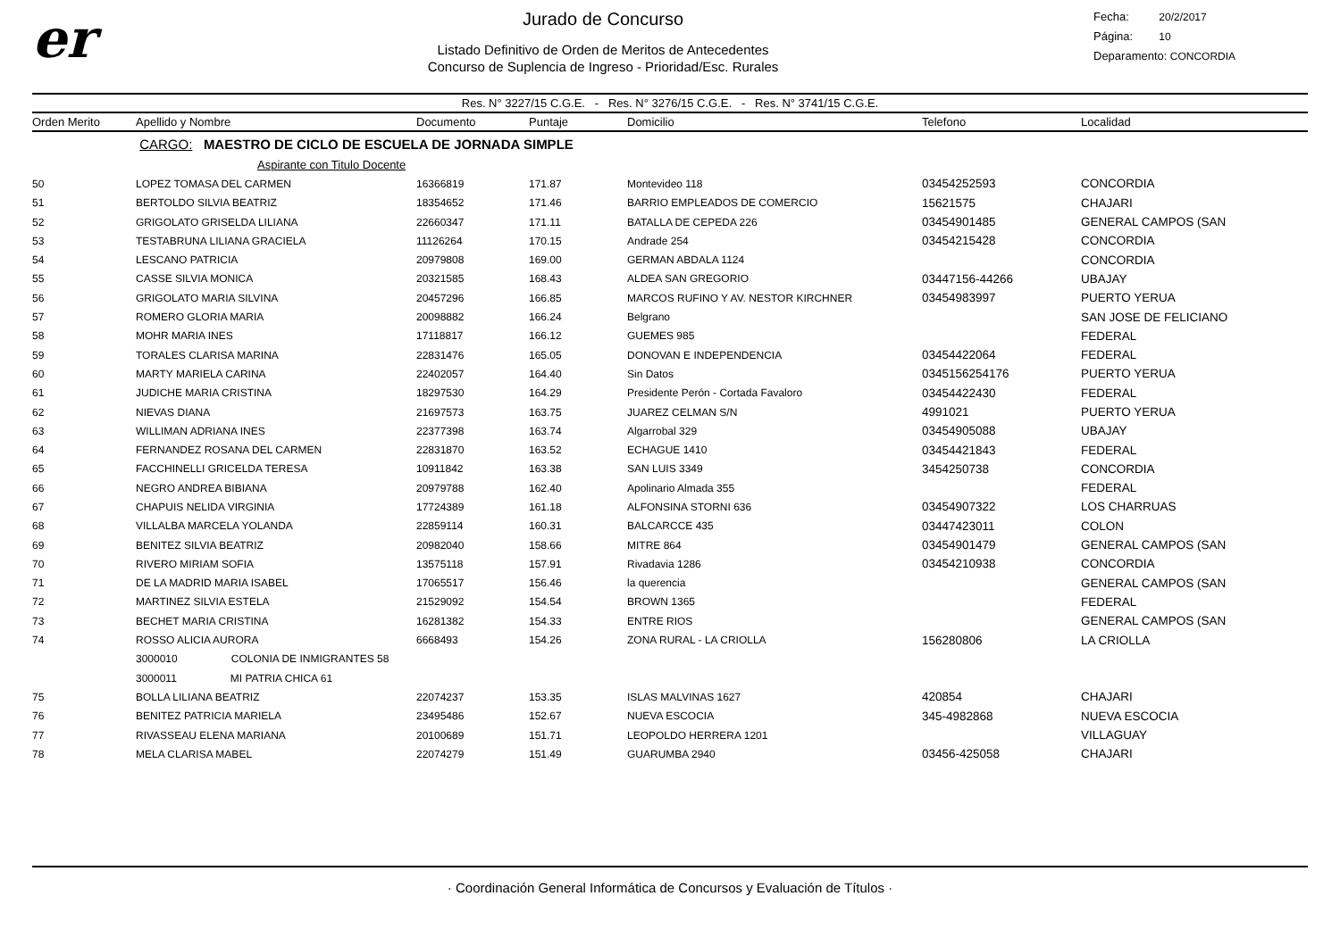er
Jurado de Concurso
Listado Definitivo de Orden de Meritos de Antecedentes
Concurso de Suplencia de Ingreso - Prioridad/Esc. Rurales
Fecha: 20/2/2017
Página: 10
Deparamento: CONCORDIA
Res. N° 3227/15 C.G.E. - Res. N° 3276/15 C.G.E. - Res. N° 3741/15 C.G.E.
| Orden Merito | Apellido y Nombre | Documento | Puntaje | Domicilio | Telefono | Localidad |
| --- | --- | --- | --- | --- | --- | --- |
| | CARGO: MAESTRO DE CICLO DE ESCUELA DE JORNADA SIMPLE | | | | | |
| | Aspirante con Titulo Docente | | | | | |
| 50 | LOPEZ TOMASA DEL CARMEN | 16366819 | 171.87 | Montevideo 118 | 03454252593 | CONCORDIA |
| 51 | BERTOLDO SILVIA BEATRIZ | 18354652 | 171.46 | BARRIO EMPLEADOS DE COMERCIO | 15621575 | CHAJARI |
| 52 | GRIGOLATO GRISELDA LILIANA | 22660347 | 171.11 | BATALLA DE CEPEDA 226 | 03454901485 | GENERAL CAMPOS (SAN |
| 53 | TESTABRUNA LILIANA GRACIELA | 11126264 | 170.15 | Andrade 254 | 03454215428 | CONCORDIA |
| 54 | LESCANO PATRICIA | 20979808 | 169.00 | GERMAN ABDALA 1124 | | CONCORDIA |
| 55 | CASSE SILVIA MONICA | 20321585 | 168.43 | ALDEA SAN GREGORIO | 03447156-44266 | UBAJAY |
| 56 | GRIGOLATO MARIA SILVINA | 20457296 | 166.85 | MARCOS RUFINO Y AV. NESTOR KIRCHNER | 03454983997 | PUERTO YERUA |
| 57 | ROMERO GLORIA MARIA | 20098882 | 166.24 | Belgrano | | SAN JOSE DE FELICIANO |
| 58 | MOHR MARIA INES | 17118817 | 166.12 | GUEMES 985 | | FEDERAL |
| 59 | TORALES CLARISA MARINA | 22831476 | 165.05 | DONOVAN E INDEPENDENCIA | 03454422064 | FEDERAL |
| 60 | MARTY MARIELA CARINA | 22402057 | 164.40 | Sin Datos | 0345156254176 | PUERTO YERUA |
| 61 | JUDICHE MARIA CRISTINA | 18297530 | 164.29 | Presidente Perón - Cortada Favaloro | 03454422430 | FEDERAL |
| 62 | NIEVAS DIANA | 21697573 | 163.75 | JUAREZ CELMAN S/N | 4991021 | PUERTO YERUA |
| 63 | WILLIMAN ADRIANA INES | 22377398 | 163.74 | Algarrobal 329 | 03454905088 | UBAJAY |
| 64 | FERNANDEZ ROSANA DEL CARMEN | 22831870 | 163.52 | ECHAGUE 1410 | 03454421843 | FEDERAL |
| 65 | FACCHINELLI GRICELDA TERESA | 10911842 | 163.38 | SAN LUIS 3349 | 3454250738 | CONCORDIA |
| 66 | NEGRO ANDREA BIBIANA | 20979788 | 162.40 | Apolinario Almada 355 | | FEDERAL |
| 67 | CHAPUIS NELIDA VIRGINIA | 17724389 | 161.18 | ALFONSINA STORNI 636 | 03454907322 | LOS CHARRUAS |
| 68 | VILLALBA MARCELA YOLANDA | 22859114 | 160.31 | BALCARCCE 435 | 03447423011 | COLON |
| 69 | BENITEZ SILVIA BEATRIZ | 20982040 | 158.66 | MITRE 864 | 03454901479 | GENERAL CAMPOS (SAN |
| 70 | RIVERO MIRIAM SOFIA | 13575118 | 157.91 | Rivadavia 1286 | 03454210938 | CONCORDIA |
| 71 | DE LA MADRID MARIA ISABEL | 17065517 | 156.46 | la querencia | | GENERAL CAMPOS (SAN |
| 72 | MARTINEZ SILVIA ESTELA | 21529092 | 154.54 | BROWN 1365 | | FEDERAL |
| 73 | BECHET MARIA CRISTINA | 16281382 | 154.33 | ENTRE RIOS | | GENERAL CAMPOS (SAN |
| 74 | ROSSO ALICIA AURORA | 6668493 | 154.26 | ZONA RURAL - LA CRIOLLA | 156280806 | LA CRIOLLA |
| | 3000010 COLONIA DE INMIGRANTES 58 | | | | | |
| | 3000011 MI PATRIA CHICA 61 | | | | | |
| 75 | BOLLA LILIANA BEATRIZ | 22074237 | 153.35 | ISLAS MALVINAS 1627 | 420854 | CHAJARI |
| 76 | BENITEZ PATRICIA MARIELA | 23495486 | 152.67 | NUEVA ESCOCIA | 345-4982868 | NUEVA ESCOCIA |
| 77 | RIVASSEAU ELENA MARIANA | 20100689 | 151.71 | LEOPOLDO HERRERA 1201 | | VILLAGUAY |
| 78 | MELA CLARISA MABEL | 22074279 | 151.49 | GUARUMBA 2940 | 03456-425058 | CHAJARI |
· Coordinación General Informática de Concursos y Evaluación de Títulos ·